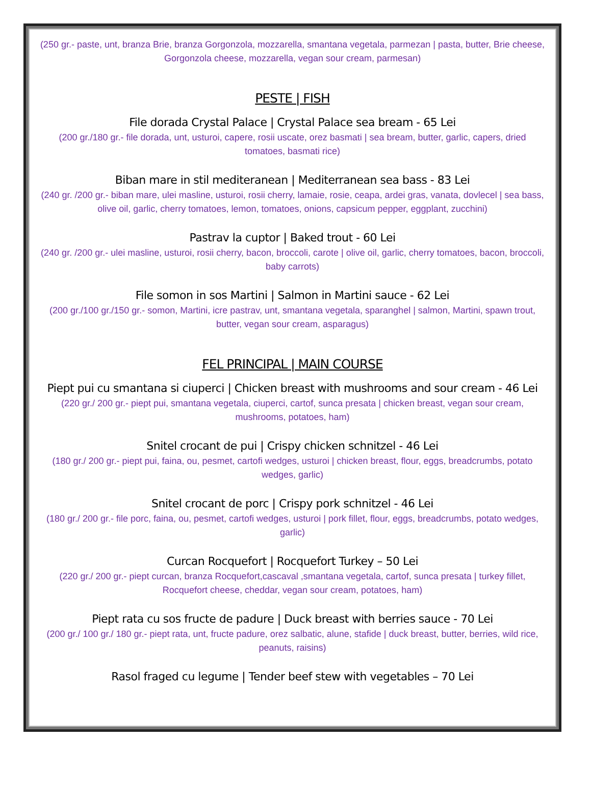(250 gr.- paste, unt, branza Brie, branza Gorgonzola, mozzarella, smantana vegetala, parmezan | pasta, butter, Brie cheese, Gorgonzola cheese, mozzarella, vegan sour cream, parmesan)
PESTE | FISH
File dorada Crystal Palace | Crystal Palace sea bream - 65 Lei
(200 gr./180 gr.- file dorada, unt, usturoi, capere, rosii uscate, orez basmati | sea bream, butter, garlic, capers, dried tomatoes, basmati rice)
Biban mare in stil mediteranean | Mediterranean sea bass - 83 Lei
(240 gr. /200 gr.- biban mare, ulei masline, usturoi, rosii cherry, lamaie, rosie, ceapa, ardei gras, vanata, dovlecel | sea bass, olive oil, garlic, cherry tomatoes, lemon, tomatoes, onions, capsicum pepper, eggplant, zucchini)
Pastrav la cuptor | Baked trout - 60 Lei
(240 gr. /200 gr.- ulei masline, usturoi, rosii cherry, bacon, broccoli, carote | olive oil, garlic, cherry tomatoes, bacon, broccoli, baby carrots)
File somon in sos Martini | Salmon in Martini sauce - 62 Lei
(200 gr./100 gr./150 gr.- somon, Martini, icre pastrav, unt, smantana vegetala, sparanghel | salmon, Martini, spawn trout, butter, vegan sour cream, asparagus)
FEL PRINCIPAL | MAIN COURSE
Piept pui cu smantana si ciuperci | Chicken breast with mushrooms and sour cream - 46 Lei
(220 gr./ 200 gr.- piept pui, smantana vegetala, ciuperci, cartof, sunca presata | chicken breast, vegan sour cream, mushrooms, potatoes, ham)
Snitel crocant de pui | Crispy chicken schnitzel - 46 Lei
(180 gr./ 200 gr.- piept pui, faina, ou, pesmet, cartofi wedges, usturoi | chicken breast, flour, eggs, breadcrumbs, potato wedges, garlic)
Snitel crocant de porc | Crispy pork schnitzel - 46 Lei
(180 gr./ 200 gr.- file porc, faina, ou, pesmet, cartofi wedges, usturoi | pork fillet, flour, eggs, breadcrumbs, potato wedges, garlic)
Curcan Rocquefort | Rocquefort Turkey – 50 Lei
(220 gr./ 200 gr.- piept curcan, branza Rocquefort,cascaval ,smantana vegetala, cartof, sunca presata | turkey fillet, Rocquefort cheese, cheddar, vegan sour cream, potatoes, ham)
Piept rata cu sos fructe de padure | Duck breast with berries sauce - 70 Lei
(200 gr./ 100 gr./ 180 gr.- piept rata, unt, fructe padure, orez salbatic, alune, stafide | duck breast, butter, berries, wild rice, peanuts, raisins)
Rasol fraged cu legume | Tender beef stew with vegetables – 70 Lei